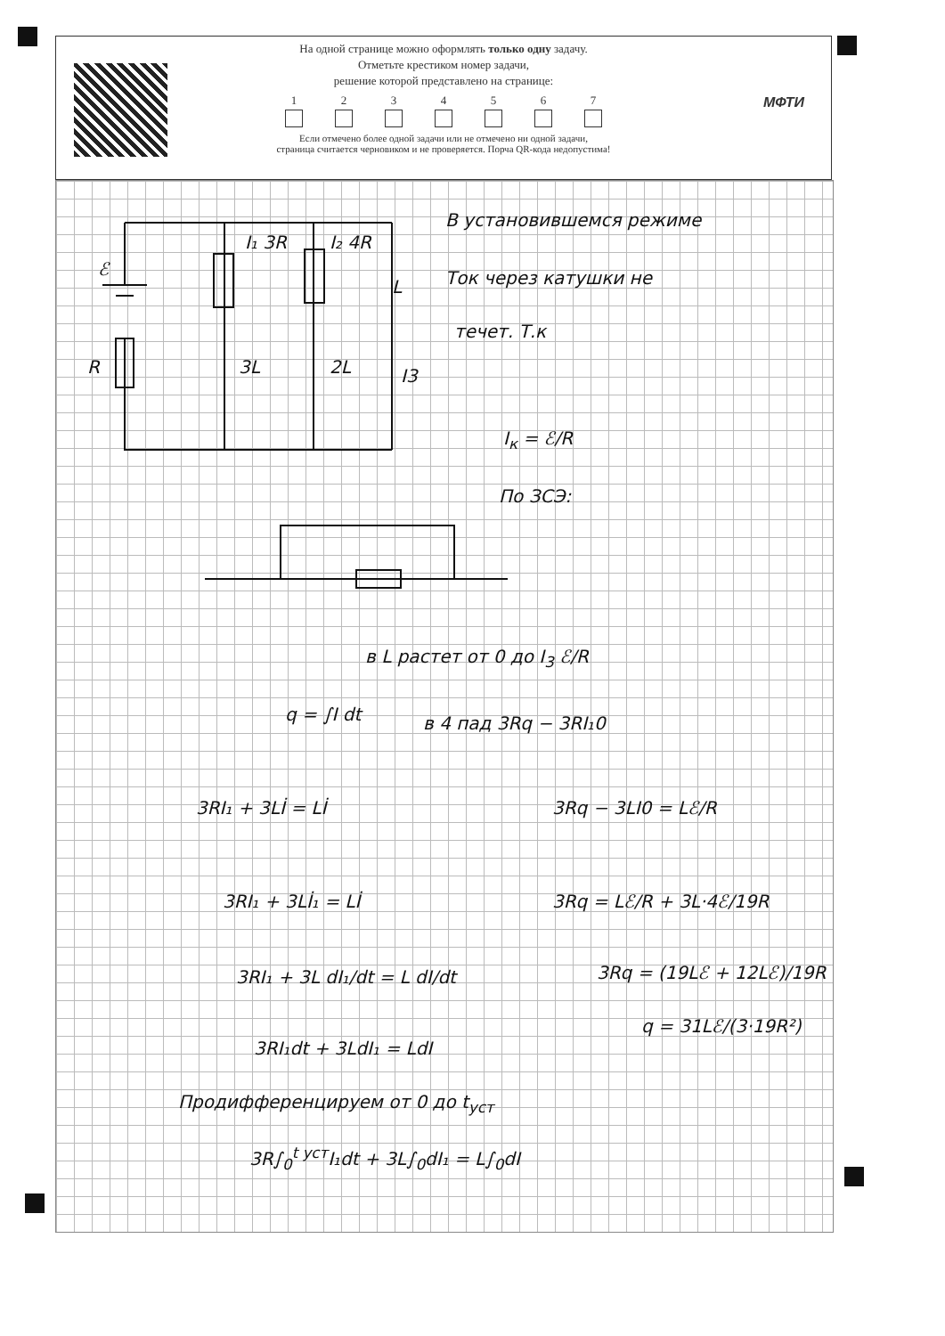На одной странице можно оформлять только одну задачу.
Отметьте крестиком номер задачи,
решение которой представлено на странице:
1 2 3 4 5 6 7
Если отмечено более одной задачи или не отмечено ни одной задачи,
страница считается черновиком и не проверяется. Порча QR-кода недопустима!
МФТИ
ℰ
R
I₁ 3R
3L
I₂ 4R
2L
L
I3
В установившемся режиме
Ток через катушки не
течет. Т.к
I<sub>к</sub> = ℰ/R
По ЗСЭ:
в L растет от 0 до I<sub>3</sub> ℰ/R
q = ∫I dt в 4 пад 3Rq − 3RI₁0
3RI₁ + 3Lİ = Lİ 3Rq − 3LI0 = Lℰ/R
3RI₁ + 3Lİ₁ = Lİ 3Rq = Lℰ/R + 3L·4ℰ/19R
3RI₁ + 3L dI₁/dt = L dI/dt 3Rq = (19Lℰ + 12Lℰ)/19R
q = 31Lℰ/(3·19R²)
3RI₁dt + 3LdI₁ = LdI
Продифференцируем от 0 до t<sub>уст</sub>
3R∫<sub>0</sub><sup>t уст</sup>I₁dt + 3L∫<sub>0</sub>dI₁ = L∫<sub>0</sub>dI